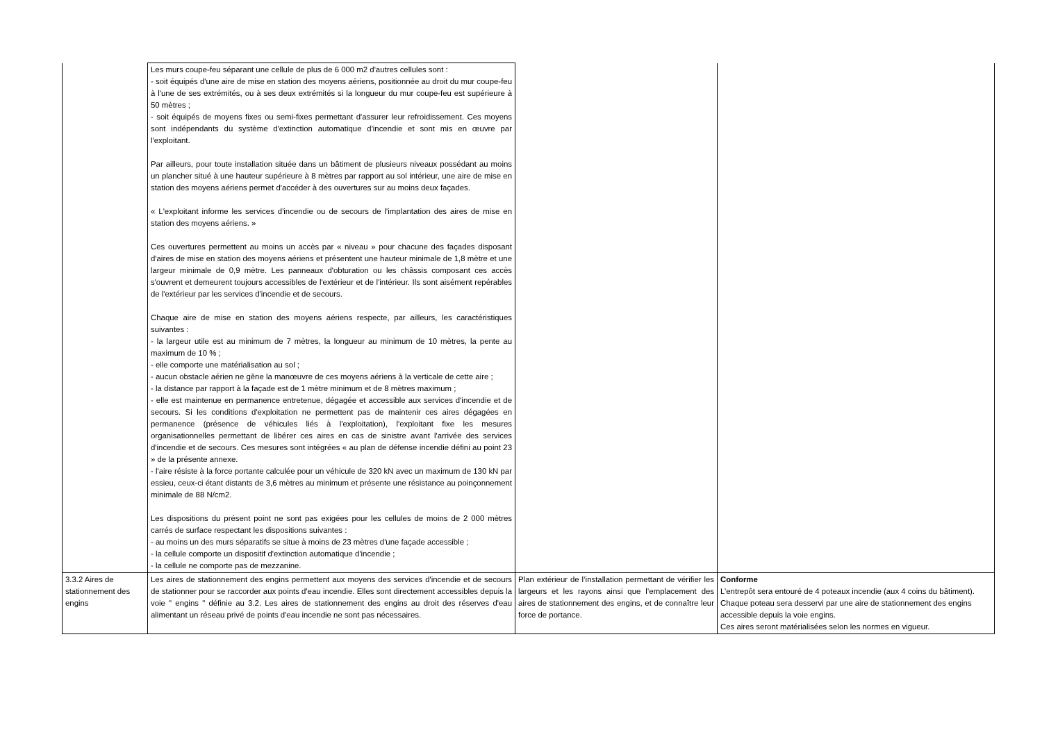| | Les murs coupe-feu séparant une cellule de plus de 6 000 m2 d'autres cellules sont : - soit équipés d'une aire de mise en station des moyens aériens, positionnée au droit du mur coupe-feu à l'une de ses extrémités, ou à ses deux extrémités si la longueur du mur coupe-feu est supérieure à 50 mètres ; - soit équipés de moyens fixes ou semi-fixes permettant d'assurer leur refroidissement. Ces moyens sont indépendants du système d'extinction automatique d'incendie et sont mis en œuvre par l'exploitant. Par ailleurs, pour toute installation située dans un bâtiment de plusieurs niveaux possédant au moins un plancher situé à une hauteur supérieure à 8 mètres par rapport au sol intérieur, une aire de mise en station des moyens aériens permet d'accéder à des ouvertures sur au moins deux façades. « L'exploitant informe les services d'incendie ou de secours de l'implantation des aires de mise en station des moyens aériens. » Ces ouvertures permettent au moins un accès par « niveau » pour chacune des façades disposant d'aires de mise en station des moyens aériens et présentent une hauteur minimale de 1,8 mètre et une largeur minimale de 0,9 mètre. Les panneaux d'obturation ou les châssis composant ces accès s'ouvrent et demeurent toujours accessibles de l'extérieur et de l'intérieur. Ils sont aisément repérables de l'extérieur par les services d'incendie et de secours. Chaque aire de mise en station des moyens aériens respecte, par ailleurs, les caractéristiques suivantes : - la largeur utile est au minimum de 7 mètres, la longueur au minimum de 10 mètres, la pente au maximum de 10 % ; - elle comporte une matérialisation au sol ; - aucun obstacle aérien ne gêne la manœuvre de ces moyens aériens à la verticale de cette aire ; - la distance par rapport à la façade est de 1 mètre minimum et de 8 mètres maximum ; - elle est maintenue en permanence entretenue, dégagée et accessible aux services d'incendie et de secours. Si les conditions d'exploitation ne permettent pas de maintenir ces aires dégagées en permanence (présence de véhicules liés à l'exploitation), l'exploitant fixe les mesures organisationnelles permettant de libérer ces aires en cas de sinistre avant l'arrivée des services d'incendie et de secours. Ces mesures sont intégrées « au plan de défense incendie défini au point 23 » de la présente annexe. - l'aire résiste à la force portante calculée pour un véhicule de 320 kN avec un maximum de 130 kN par essieu, ceux-ci étant distants de 3,6 mètres au minimum et présente une résistance au poinçonnement minimale de 88 N/cm2. Les dispositions du présent point ne sont pas exigées pour les cellules de moins de 2 000 mètres carrés de surface respectant les dispositions suivantes : - au moins un des murs séparatifs se situe à moins de 23 mètres d'une façade accessible ; - la cellule comporte un dispositif d'extinction automatique d'incendie ; - la cellule ne comporte pas de mezzanine. | | |
| 3.3.2 Aires de stationnement des engins | Les aires de stationnement des engins permettent aux moyens des services d'incendie et de secours de stationner pour se raccorder aux points d'eau incendie. Elles sont directement accessibles depuis la voie " engins " définie au 3.2. Les aires de stationnement des engins au droit des réserves d'eau alimentant un réseau privé de points d'eau incendie ne sont pas nécessaires. | Plan extérieur de l’installation permettant de vérifier les largeurs et les rayons ainsi que l’emplacement des aires de stationnement des engins, et de connaître leur force de portance. | Conforme L’entrepôt sera entouré de 4 poteaux incendie (aux 4 coins du bâtiment). Chaque poteau sera desservi par une aire de stationnement des engins accessible depuis la voie engins. Ces aires seront matérialisées selon les normes en vigueur. |